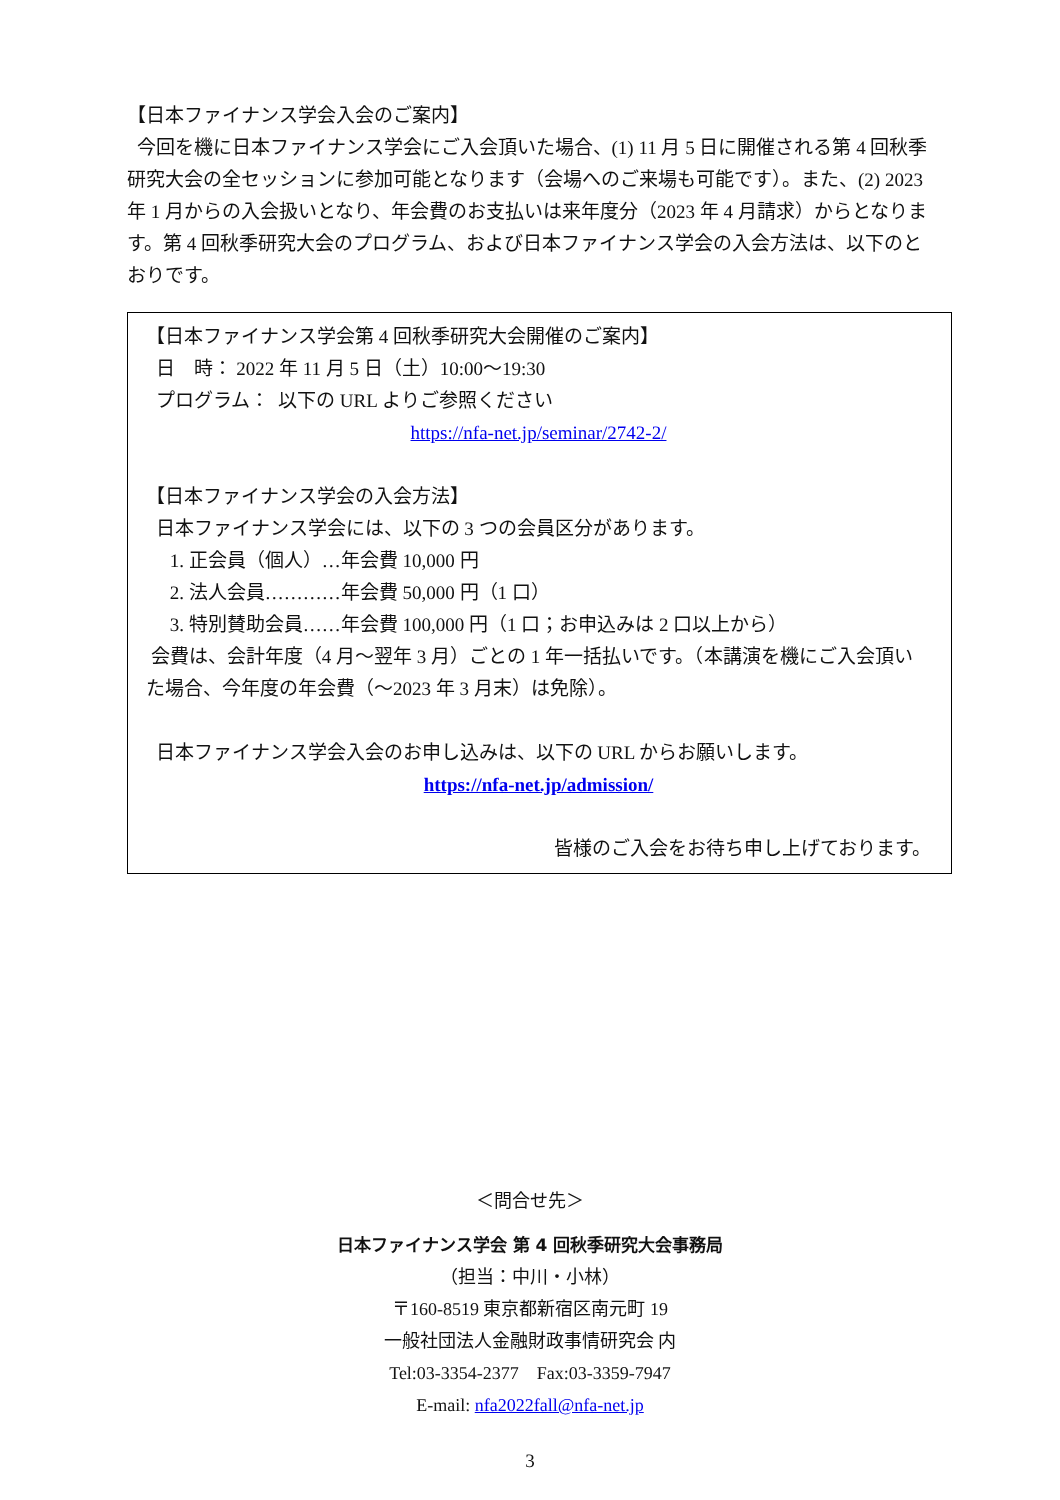【日本ファイナンス学会入会のご案内】
今回を機に日本ファイナンス学会にご入会頂いた場合、(1) 11 月 5 日に開催される第 4 回秋季研究大会の全セッションに参加可能となります（会場へのご来場も可能です）。また、(2) 2023 年 1 月からの入会扱いとなり、年会費のお支払いは来年度分（2023 年 4 月請求）からとなります。第 4 回秋季研究大会のプログラム、および日本ファイナンス学会の入会方法は、以下のとおりです。
【日本ファイナンス学会第 4 回秋季研究大会開催のご案内】
日　時： 2022 年 11 月 5 日（土）10:00～19:30
プログラム： 以下の URL よりご参照ください
https://nfa-net.jp/seminar/2742-2/
【日本ファイナンス学会の入会方法】
日本ファイナンス学会には、以下の 3 つの会員区分があります。
1. 正会員（個人）…年会費 10,000 円
2. 法人会員…………年会費 50,000 円（1 口）
3. 特別賛助会員……年会費 100,000 円（1 口；お申込みは 2 口以上から）
会費は、会計年度（4 月～翌年 3 月）ごとの 1 年一括払いです。（本講演を機にご入会頂いた場合、今年度の年会費（～2023 年 3 月末）は免除）。
日本ファイナンス学会入会のお申し込みは、以下の URL からお願いします。
https://nfa-net.jp/admission/
皆様のご入会をお待ち申し上げております。
＜問合せ先＞
日本ファイナンス学会 第 4 回秋季研究大会事務局
（担当：中川・小林）
〒160-8519 東京都新宿区南元町 19
一般社団法人金融財政事情研究会 内
Tel:03-3354-2377　Fax:03-3359-7947
E-mail: nfa2022fall@nfa-net.jp
3